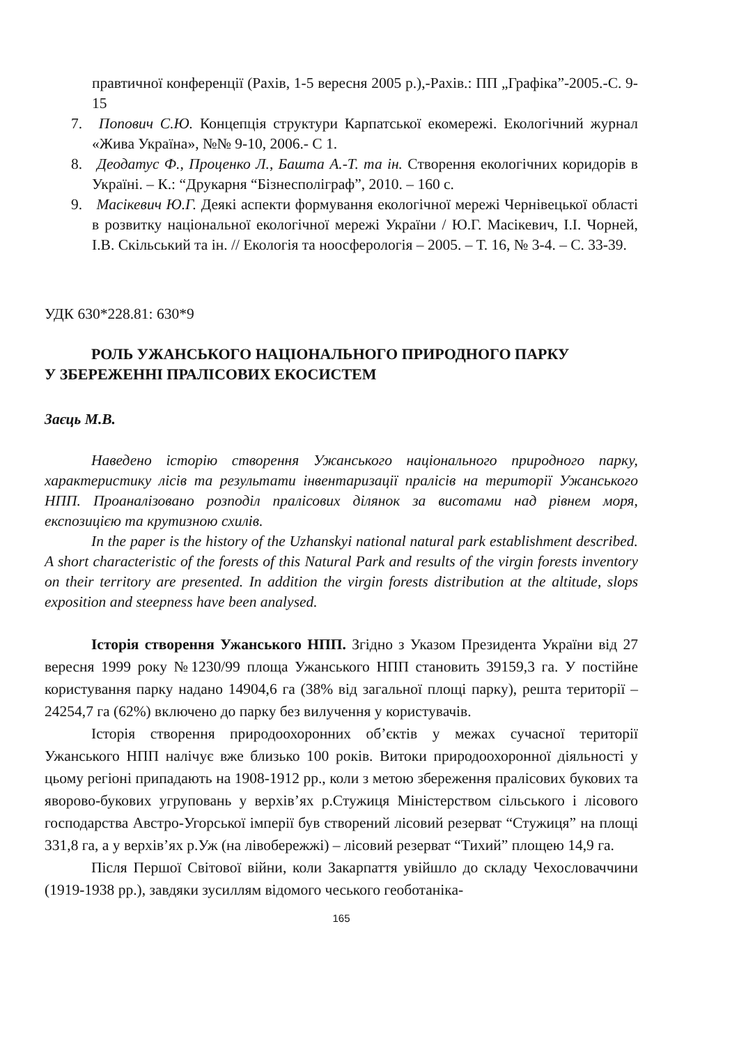правтичної конференції (Рахів, 1-5 вересня 2005 р.),-Рахів.: ПП „Графіка”-2005.-С. 9-15
7. Попович С.Ю. Концепція структури Карпатської екомережі. Екологічний журнал «Жива Україна», №№ 9-10, 2006.- С 1.
8. Деодатус Ф., Проценко Л., Башта А.-Т. та ін. Створення екологічних коридорів в Україні. – К.: “Друкарня “Бізнесполіграф”, 2010. – 160 с.
9. Масікевич Ю.Г. Деякі аспекти формування екологічної мережі Чернівецької області в розвитку національної екологічної мережі України / Ю.Г. Масікевич, І.І. Чорней, І.В. Скільський та ін. // Екологія та ноосферологія – 2005. – Т. 16, № 3-4. – С. 33-39.
УДК 630*228.81: 630*9
РОЛЬ УЖАНСЬКОГО НАЦІОНАЛЬНОГО ПРИРОДНОГО ПАРКУ
У ЗБЕРЕЖЕННІ ПРАЛІСОВИХ ЕКОСИСТЕМ
Заєць М.В.
Наведено історію створення Ужанського національного природного парку, характеристику лісів та результати інвентаризації пралісів на території Ужанського НПП. Проаналізовано розподіл пралісових ділянок за висотами над рівнем моря, експозицією та крутизною схилів.
In the paper is the history of the Uzhanskyi national natural park establishment described. A short characteristic of the forests of this Natural Park and results of the virgin forests inventory on their territory are presented. In addition the virgin forests distribution at the altitude, slops exposition and steepness have been analysed.
Історія створення Ужанського НПП. Згідно з Указом Президента України від 27 вересня 1999 року №1230/99 площа Ужанського НПП становить 39159,3 га. У постійне користування парку надано 14904,6 га (38% від загальної площі парку), решта території – 24254,7 га (62%) включено до парку без вилучення у користувачів.
Історія створення природоохоронних об’єктів у межах сучасної території Ужанського НПП налічує вже близько 100 років. Витоки природоохоронної діяльності у цьому регіоні припадають на 1908-1912 рр., коли з метою збереження пралісових букових та яворово-букових угруповань у верхів’ях р.Стужиця Міністерством сільського і лісового господарства Австро-Угорської імперії був створений лісовий резерват “Стужиця” на площі 331,8 га, а у верхів’ях р.Уж (на лівобережжі) – лісовий резерват “Тихий” площею 14,9 га.
Після Першої Світової війни, коли Закарпаття увійшло до складу Чехословаччини (1919-1938 рр.), завдяки зусиллям відомого чеського геоботаніка-
165